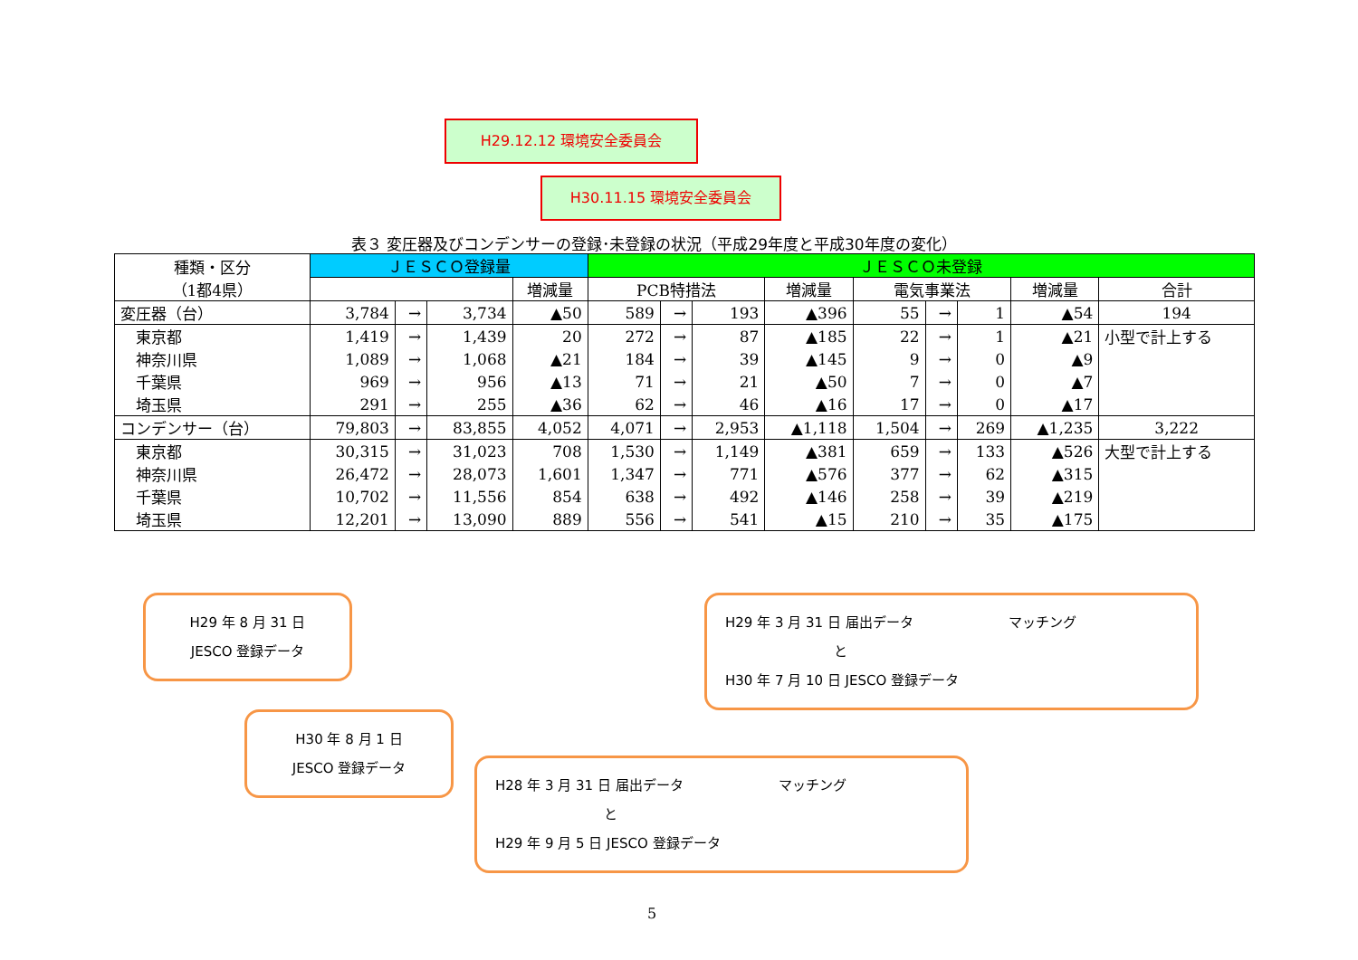H29.12.12 環境安全委員会
H30.11.15 環境安全委員会
表３ 変圧器及びコンデンサーの登録･未登録の状況（平成29年度と平成30年度の変化）
| 種類・区分 （1都4県） | ＪＥＳＣＯ登録量 | | | | ＪＥＳＣＯ未登録 | | | | | | | | |
| --- | --- | --- | --- | --- | --- | --- | --- | --- | --- | --- | --- | --- | --- |
| | | | | 増減量 | PCB特措法 | | | 増減量 | 電気事業法 | | | 増減量 | 合計 |
| 変圧器（台） | 3,784 | → | 3,734 | ▲50 | 589 | → | 193 | ▲396 | 55 | → | 1 | ▲54 | 194 |
| 東京都 | 1,419 | → | 1,439 | 20 | 272 | → | 87 | ▲185 | 22 | → | 1 | ▲21 | 小型で計上する |
| 神奈川県 | 1,089 | → | 1,068 | ▲21 | 184 | → | 39 | ▲145 | 9 | → | 0 | ▲9 | |
| 千葉県 | 969 | → | 956 | ▲13 | 71 | → | 21 | ▲50 | 7 | → | 0 | ▲7 | |
| 埼玉県 | 291 | → | 255 | ▲36 | 62 | → | 46 | ▲16 | 17 | → | 0 | ▲17 | |
| コンデンサー（台） | 79,803 | → | 83,855 | 4,052 | 4,071 | → | 2,953 | ▲1,118 | 1,504 | → | 269 | ▲1,235 | 3,222 |
| 東京都 | 30,315 | → | 31,023 | 708 | 1,530 | → | 1,149 | ▲381 | 659 | → | 133 | ▲526 | 大型で計上する |
| 神奈川県 | 26,472 | → | 28,073 | 1,601 | 1,347 | → | 771 | ▲576 | 377 | → | 62 | ▲315 | |
| 千葉県 | 10,702 | → | 11,556 | 854 | 638 | → | 492 | ▲146 | 258 | → | 39 | ▲219 | |
| 埼玉県 | 12,201 | → | 13,090 | 889 | 556 | → | 541 | ▲15 | 210 | → | 35 | ▲175 | |
H29 年 8 月 31 日
JESCO 登録データ
H30 年 8 月 1 日
JESCO 登録データ
H29 年 3 月 31 日 届出データ　　　　　　　マッチング
　　　　　　　　と
H30 年 7 月 10 日 JESCO 登録データ
H28 年 3 月 31 日 届出データ　　　　　　　マッチング
　　　　　　　　と
H29 年 9 月 5 日 JESCO 登録データ
5